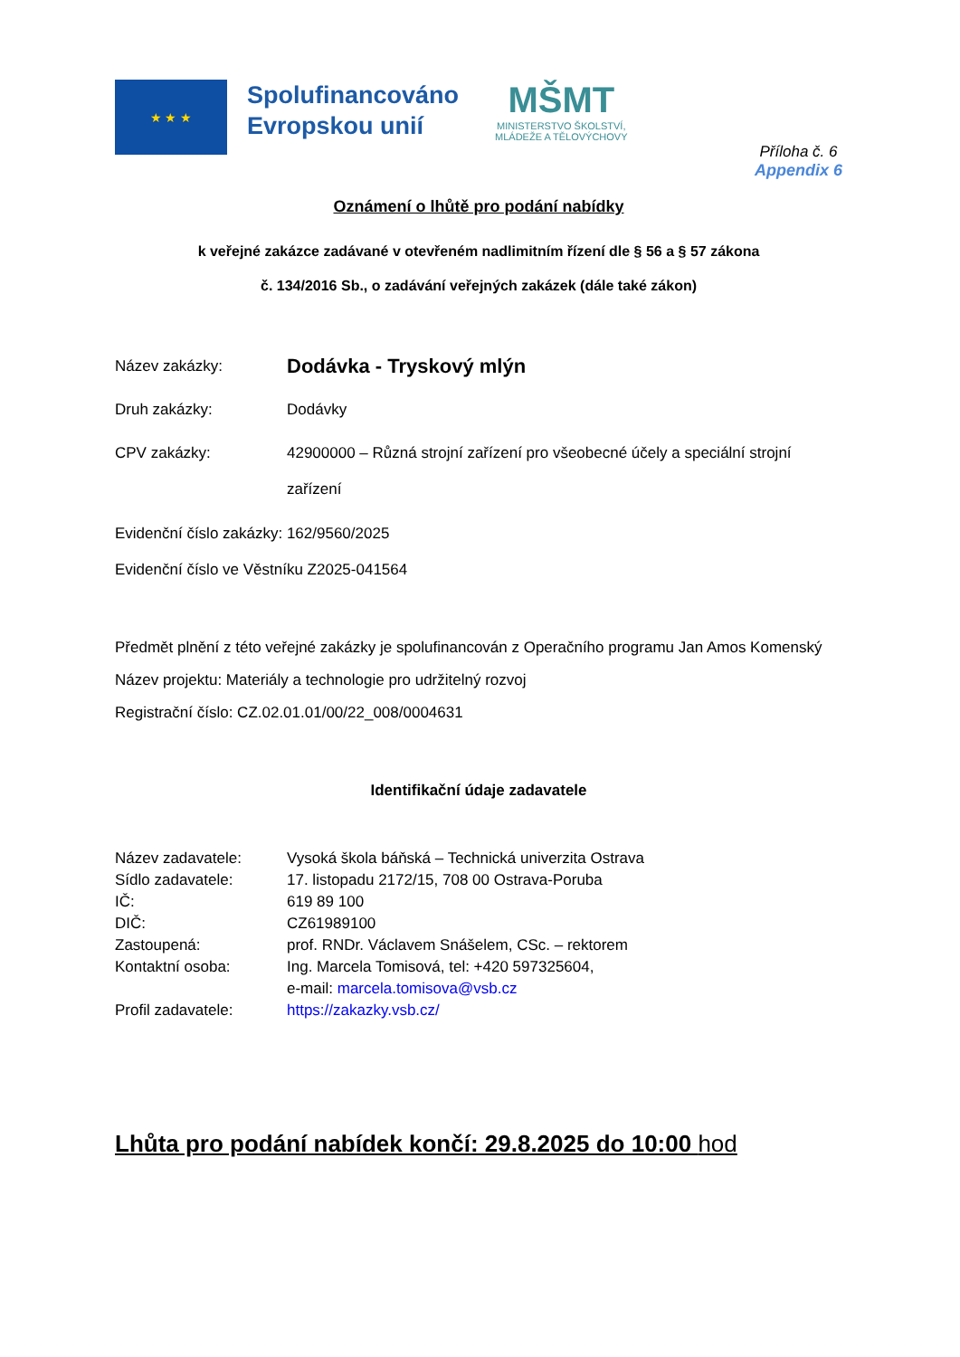★ ★ ★
Spolufinancováno
Evropskou unií
MŠMT
MINISTERSTVO ŠKOLSTVÍ,
MLÁDEŽE A TĚLOVÝCHOVY
Příloha č. 6
Appendix 6
Oznámení o lhůtě pro podání nabídky
k veřejné zakázce zadávané v otevřeném nadlimitním řízení dle § 56 a § 57 zákona
č. 134/2016 Sb., o zadávání veřejných zakázek (dále také zákon)
Název zakázky:
Dodávka - Tryskový mlýn
Druh zakázky: Dodávky
CPV zakázky: 42900000 – Různá strojní zařízení pro všeobecné účely a speciální strojní zařízení
Evidenční číslo zakázky: 162/9560/2025
Evidenční číslo ve Věstníku Z2025-041564
Předmět plnění z této veřejné zakázky je spolufinancován z Operačního programu Jan Amos Komenský
Název projektu: Materiály a technologie pro udržitelný rozvoj
Registrační číslo: CZ.02.01.01/00/22_008/0004631
Identifikační údaje zadavatele
| Název zadavatele: | Vysoká škola báňská – Technická univerzita Ostrava |
| Sídlo zadavatele: | 17. listopadu 2172/15, 708 00 Ostrava-Poruba |
| IČ: | 619 89 100 |
| DIČ: | CZ61989100 |
| Zastoupená: | prof. RNDr. Václavem Snášelem, CSc. – rektorem |
| Kontaktní osoba: | Ing. Marcela Tomisová, tel: +420 597325604, e-mail: marcela.tomisova@vsb.cz |
| Profil zadavatele: | https://zakazky.vsb.cz/ |
Lhůta pro podání nabídek končí: 29.8.2025 do 10:00 hod